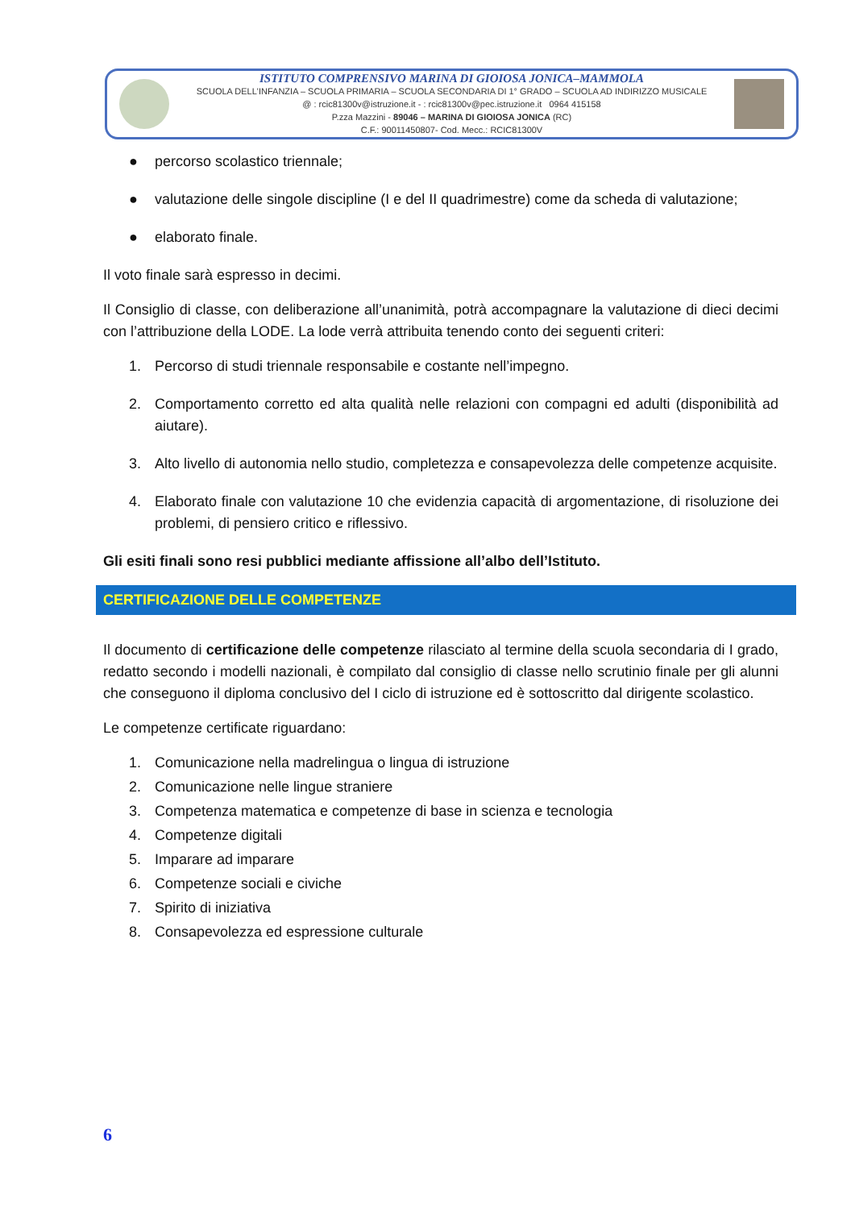ISTITUTO COMPRENSIVO MARINA DI GIOIOSA JONICA–MAMMOLA
SCUOLA DELL'INFANZIA – SCUOLA PRIMARIA – SCUOLA SECONDARIA DI 1° GRADO – SCUOLA AD INDIRIZZO MUSICALE
@ : rcic81300v@istruzione.it - : rcic81300v@pec.istruzione.it 0964 415158
P.zza Mazzini - 89046 – MARINA DI GIOIOSA JONICA (RC)
C.F.: 90011450807- Cod. Mecc.: RCIC81300V
● percorso scolastico triennale;
● valutazione delle singole discipline (I e del II quadrimestre) come da scheda di valutazione;
● elaborato finale.
Il voto finale sarà espresso in decimi.
Il Consiglio di classe, con deliberazione all’unanimità, potrà accompagnare la valutazione di dieci decimi con l’attribuzione della LODE. La lode verrà attribuita tenendo conto dei seguenti criteri:
1. Percorso di studi triennale responsabile e costante nell’impegno.
2. Comportamento corretto ed alta qualità nelle relazioni con compagni ed adulti (disponibilità ad aiutare).
3. Alto livello di autonomia nello studio, completezza e consapevolezza delle competenze acquisite.
4. Elaborato finale con valutazione 10 che evidenzia capacità di argomentazione, di risoluzione dei problemi, di pensiero critico e riflessivo.
Gli esiti finali sono resi pubblici mediante affissione all’albo dell’Istituto.
CERTIFICAZIONE DELLE COMPETENZE
Il documento di certificazione delle competenze rilasciato al termine della scuola secondaria di I grado, redatto secondo i modelli nazionali, è compilato dal consiglio di classe nello scrutinio finale per gli alunni che conseguono il diploma conclusivo del I ciclo di istruzione ed è sottoscritto dal dirigente scolastico.
Le competenze certificate riguardano:
1. Comunicazione nella madrelingua o lingua di istruzione
2. Comunicazione nelle lingue straniere
3. Competenza matematica e competenze di base in scienza e tecnologia
4. Competenze digitali
5. Imparare ad imparare
6. Competenze sociali e civiche
7. Spirito di iniziativa
8. Consapevolezza ed espressione culturale
6